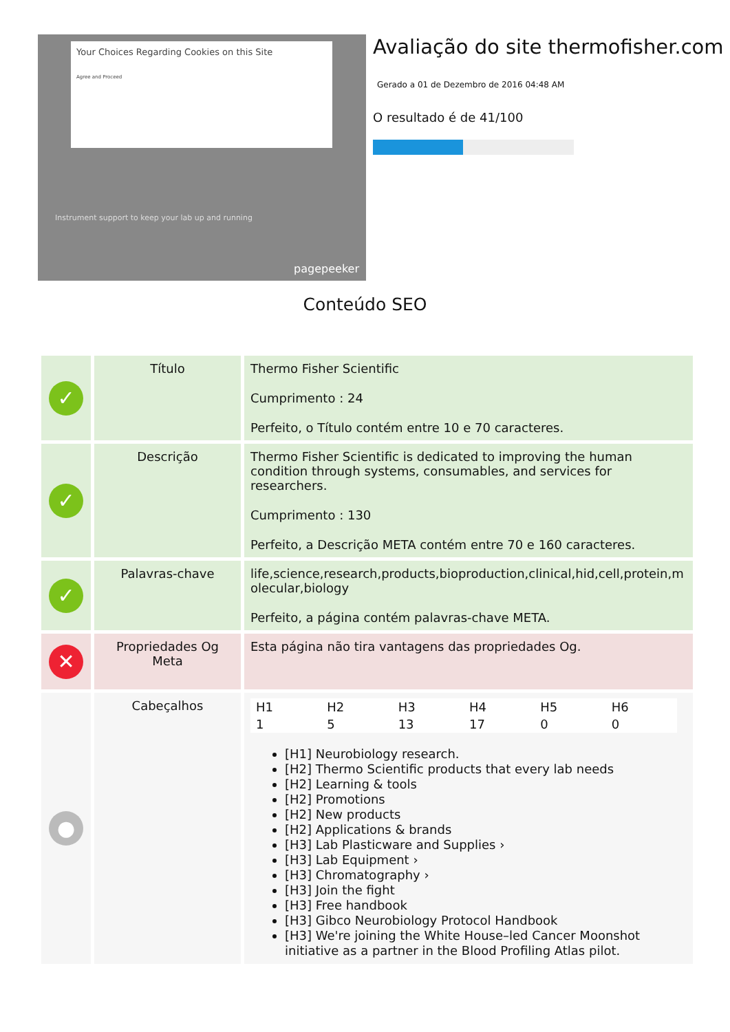Your Choices Regarding Cookies on this Site
Agree and Proceed
Instrument support to keep your lab up and running
pagepeeker
Avaliação do site thermofisher.com
Gerado a 01 de Dezembro de 2016 04:48 AM
O resultado é de 41/100
Conteúdo SEO
| ✓ | Título | Thermo Fisher Scientific Cumprimento : 24 Perfeito, o Título contém entre 10 e 70 caracteres. |
| ✓ | Descrição | Thermo Fisher Scientific is dedicated to improving the human condition through systems, consumables, and services for researchers. Cumprimento : 130 Perfeito, a Descrição META contém entre 70 e 160 caracteres. |
| ✓ | Palavras-chave | life,science,research,products,bioproduction,clinical,hid,cell,protein,molecular,biology Perfeito, a página contém palavras-chave META. |
| ✕ | Propriedades Og Meta | Esta página não tira vantagens das propriedades Og. |
| ● | Cabeçalhos | / H1 / H2 / H3 / H4 / H5 / H6 / / 1 / 5 / 13 / 17 / 0 / 0 / [H1] Neurobiology research. [H2] Thermo Scientific products that every lab needs [H2] Learning & tools [H2] Promotions [H2] New products [H2] Applications & brands [H3] Lab Plasticware and Supplies › [H3] Lab Equipment › [H3] Chromatography › [H3] Join the fight [H3] Free handbook [H3] Gibco Neurobiology Protocol Handbook [H3] We're joining the White House–led Cancer Moonshot initiative as a partner in the Blood Profiling Atlas pilot. |